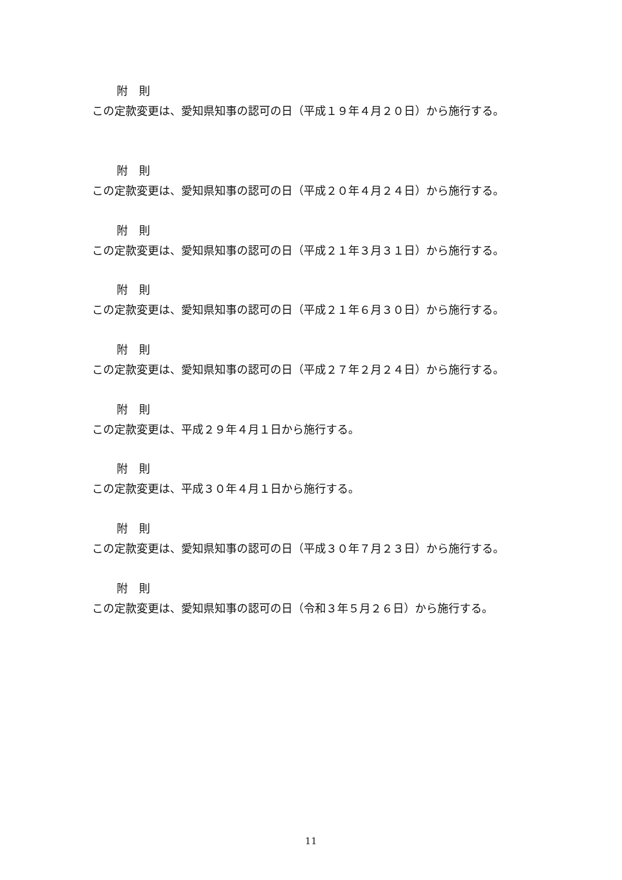附　則
この定款変更は、愛知県知事の認可の日（平成１９年４月２０日）から施行する。
附　則
この定款変更は、愛知県知事の認可の日（平成２０年４月２４日）から施行する。
附　則
この定款変更は、愛知県知事の認可の日（平成２１年３月３１日）から施行する。
附　則
この定款変更は、愛知県知事の認可の日（平成２１年６月３０日）から施行する。
附　則
この定款変更は、愛知県知事の認可の日（平成２７年２月２４日）から施行する。
附　則
この定款変更は、平成２９年４月１日から施行する。
附　則
この定款変更は、平成３０年４月１日から施行する。
附　則
この定款変更は、愛知県知事の認可の日（平成３０年７月２３日）から施行する。
附　則
この定款変更は、愛知県知事の認可の日（令和３年５月２６日）から施行する。
11